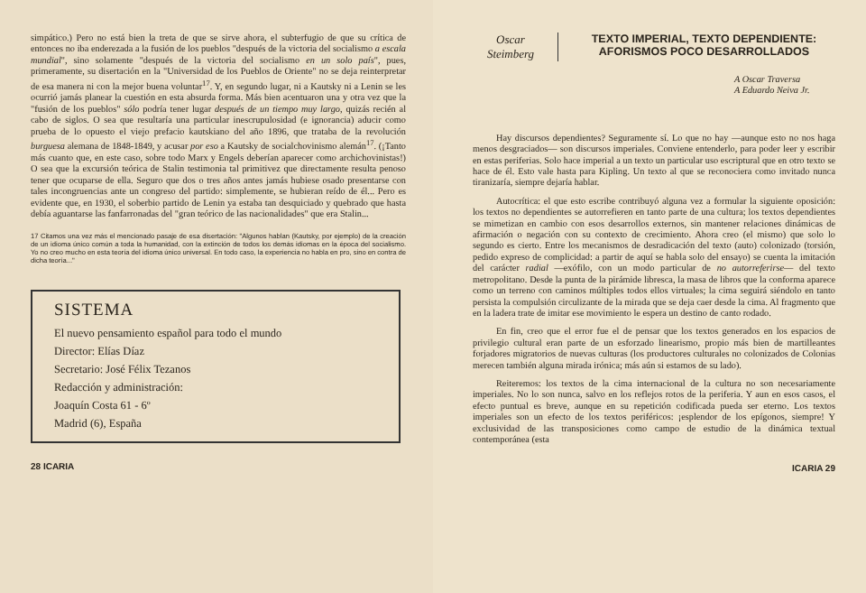simpático.) Pero no está bien la treta de que se sirve ahora, el subterfugio de que su crítica de entonces no iba enderezada a la fusión de los pueblos "después de la victoria del socialismo a escala mundial", sino solamente "después de la victoria del socialismo en un solo país", pues, primeramente, su disertación en la "Universidad de los Pueblos de Oriente" no se deja reinterpretar de esa manera ni con la mejor buena voluntar<sup>17</sup>. Y, en segundo lugar, ni a Kautsky ni a Lenin se les ocurrió jamás planear la cuestión en esta absurda forma. Más bien acentuaron una y otra vez que la "fusión de los pueblos" sólo podría tener lugar después de un tiempo muy largo, quizás recién al cabo de siglos. O sea que resultaría una particular inescrupulosidad (e ignorancia) aducir como prueba de lo opuesto el viejo prefacio kautskiano del año 1896, que trataba de la revolución burguesa alemana de 1848-1849, y acusar por eso a Kautsky de socialchovinismo alemán<sup>17</sup>. (¡Tanto más cuanto que, en este caso, sobre todo Marx y Engels deberían aparecer como archichovinistas!) O sea que la excursión teórica de Stalin testimonia tal primitivez que directamente resulta penoso tener que ocuparse de ella. Seguro que dos o tres años antes jamás hubiese osado presentarse con tales incongruencias ante un congreso del partido: simplemente, se hubieran reído de él... Pero es evidente que, en 1930, el soberbio partido de Lenin ya estaba tan desquiciado y quebrado que hasta debía aguantarse las fanfarronadas del "gran teórico de las nacionalidades" que era Stalin...
17 Citamos una vez más el mencionado pasaje de esa disertación: "Algunos hablan (Kautsky, por ejemplo) de la creación de un idioma único común a toda la humanidad, con la extinción de todos los demás idiomas en la época del socialismo. Yo no creo mucho en esta teoría del idioma único universal. En todo caso, la experiencia no habla en pro, sino en contra de dicha teoría..."
SISTEMA
El nuevo pensamiento español para todo el mundo
Director: Elías Díaz
Secretario: José Félix Tezanos
Redacción y administración:
Joaquín Costa 61 - 6º
Madrid (6), España
28 ICARIA
Oscar
Steimberg
TEXTO IMPERIAL, TEXTO DEPENDIENTE:
AFORISMOS POCO DESARROLLADOS
A Oscar Traversa
A Eduardo Neiva Jr.
Hay discursos dependientes? Seguramente sí. Lo que no hay —aunque esto no nos haga menos desgraciados— son discursos imperiales. Conviene entenderlo, para poder leer y escribir en estas periferias. Solo hace imperial a un texto un particular uso escriptural que en otro texto se hace de él. Esto vale hasta para Kipling. Un texto al que se reconociera como invitado nunca tiranizaría, siempre dejaría hablar.
Autocrítica: el que esto escribe contribuyó alguna vez a formular la siguiente oposición: los textos no dependientes se autorrefieren en tanto parte de una cultura; los textos dependientes se mimetizan en cambio con esos desarrollos externos, sin mantener relaciones dinámicas de afirmación o negación con su contexto de crecimiento. Ahora creo (el mismo) que solo lo segundo es cierto. Entre los mecanismos de desradicación del texto (auto) colonizado (torsión, pedido expreso de complicidad: a partir de aquí se habla solo del ensayo) se cuenta la imitación del carácter radial —exófilo, con un modo particular de no autorreferirse— del texto metropolitano. Desde la punta de la pirámide libresca, la masa de libros que la conforma aparece como un terreno con caminos múltiples todos ellos virtuales; la cima seguirá siéndolo en tanto persista la compulsión circulizante de la mirada que se deja caer desde la cima. Al fragmento que en la ladera trate de imitar ese movimiento le espera un destino de canto rodado.
En fin, creo que el error fue el de pensar que los textos generados en los espacios de privilegio cultural eran parte de un esforzado linearismo, propio más bien de martilleantes forjadores migratorios de nuevas culturas (los productores culturales no colonizados de Colonias merecen también alguna mirada irónica; más aún si estamos de su lado).
Reiteremos: los textos de la cima internacional de la cultura no son necesariamente imperiales. No lo son nunca, salvo en los reflejos rotos de la periferia. Y aun en esos casos, el efecto puntual es breve, aunque en su repetición codificada pueda ser eterno. Los textos imperiales son un efecto de los textos periféricos: ¡esplendor de los epígonos, siempre! Y exclusividad de las transposiciones como campo de estudio de la dinámica textual contemporánea (esta
ICARIA 29